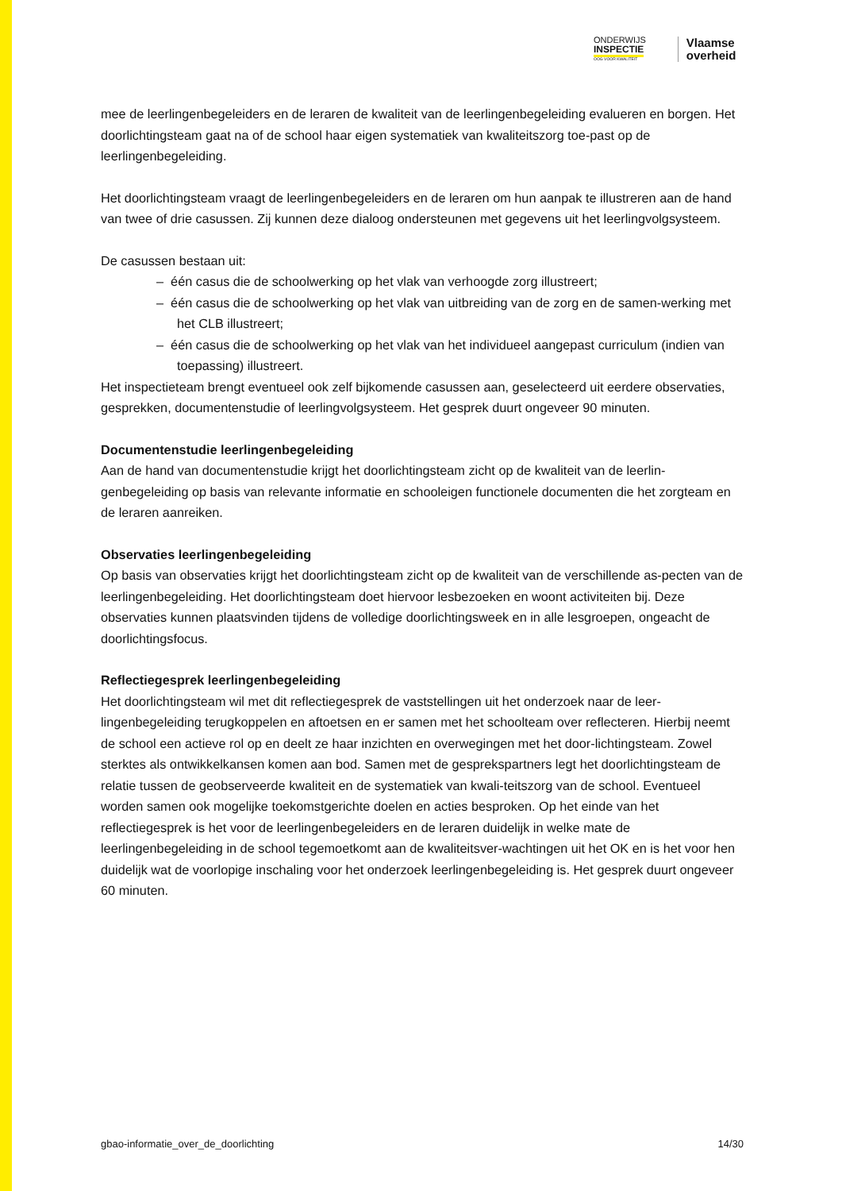ONDERWIJS
INSPECTIE
OOG VOOR KWALITEIT
Vlaamse
overheid
mee de leerlingenbegeleiders en de leraren de kwaliteit van de leerlingenbegeleiding evalueren en borgen. Het doorlichtingsteam gaat na of de school haar eigen systematiek van kwaliteitszorg toe-past op de leerlingenbegeleiding.
Het doorlichtingsteam vraagt de leerlingenbegeleiders en de leraren om hun aanpak te illustreren aan de hand van twee of drie casussen. Zij kunnen deze dialoog ondersteunen met gegevens uit het leerlingvolgsysteem.
De casussen bestaan uit:
– één casus die de schoolwerking op het vlak van verhoogde zorg illustreert;
– één casus die de schoolwerking op het vlak van uitbreiding van de zorg en de samen-werking met het CLB illustreert;
– één casus die de schoolwerking op het vlak van het individueel aangepast curriculum (indien van toepassing) illustreert.
Het inspectieteam brengt eventueel ook zelf bijkomende casussen aan, geselecteerd uit eerdere observaties, gesprekken, documentenstudie of leerlingvolgsysteem. Het gesprek duurt ongeveer 90 minuten.
Documentenstudie leerlingenbegeleiding
Aan de hand van documentenstudie krijgt het doorlichtingsteam zicht op de kwaliteit van de leerlin-genbegeleiding op basis van relevante informatie en schooleigen functionele documenten die het zorgteam en de leraren aanreiken.
Observaties leerlingenbegeleiding
Op basis van observaties krijgt het doorlichtingsteam zicht op de kwaliteit van de verschillende as-pecten van de leerlingenbegeleiding. Het doorlichtingsteam doet hiervoor lesbezoeken en woont activiteiten bij. Deze observaties kunnen plaatsvinden tijdens de volledige doorlichtingsweek en in alle lesgroepen, ongeacht de doorlichtingsfocus.
Reflectiegesprek leerlingenbegeleiding
Het doorlichtingsteam wil met dit reflectiegesprek de vaststellingen uit het onderzoek naar de leer-lingenbegeleiding terugkoppelen en aftoetsen en er samen met het schoolteam over reflecteren. Hierbij neemt de school een actieve rol op en deelt ze haar inzichten en overwegingen met het door-lichtingsteam. Zowel sterktes als ontwikkelkansen komen aan bod. Samen met de gesprekspartners legt het doorlichtingsteam de relatie tussen de geobserveerde kwaliteit en de systematiek van kwali-teitszorg van de school. Eventueel worden samen ook mogelijke toekomstgerichte doelen en acties besproken. Op het einde van het reflectiegesprek is het voor de leerlingenbegeleiders en de leraren duidelijk in welke mate de leerlingenbegeleiding in de school tegemoetkomt aan de kwaliteitsver-wachtingen uit het OK en is het voor hen duidelijk wat de voorlopige inschaling voor het onderzoek leerlingenbegeleiding is. Het gesprek duurt ongeveer 60 minuten.
gbao-informatie_over_de_doorlichting 14/30